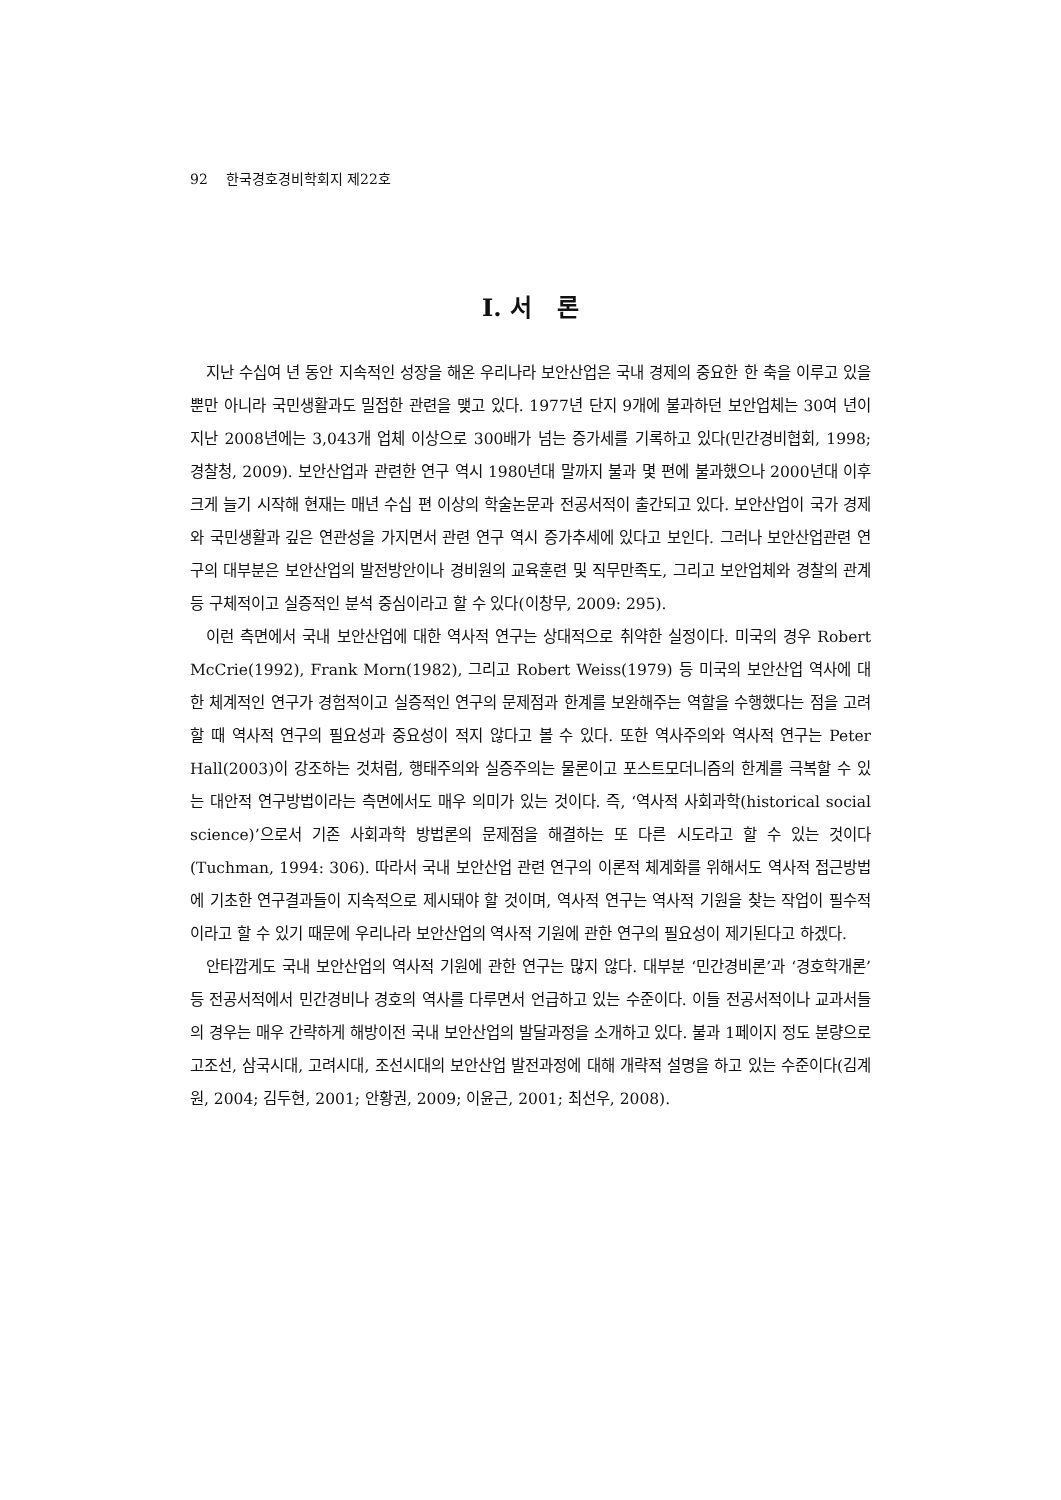92 한국경호경비학회지 제22호
I. 서 론
지난 수십여 년 동안 지속적인 성장을 해온 우리나라 보안산업은 국내 경제의 중요한 한 축을 이루고 있을 뿐만 아니라 국민생활과도 밀접한 관련을 맺고 있다. 1977년 단지 9개에 불과하던 보안업체는 30여 년이 지난 2008년에는 3,043개 업체 이상으로 300배가 넘는 증가세를 기록하고 있다(민간경비협회, 1998; 경찰청, 2009). 보안산업과 관련한 연구 역시 1980년대 말까지 불과 몇 편에 불과했으나 2000년대 이후 크게 늘기 시작해 현재는 매년 수십 편 이상의 학술논문과 전공서적이 출간되고 있다. 보안산업이 국가 경제와 국민생활과 깊은 연관성을 가지면서 관련 연구 역시 증가추세에 있다고 보인다. 그러나 보안산업관련 연구의 대부분은 보안산업의 발전방안이나 경비원의 교육훈련 및 직무만족도, 그리고 보안업체와 경찰의 관계 등 구체적이고 실증적인 분석 중심이라고 할 수 있다(이창무, 2009: 295).
이런 측면에서 국내 보안산업에 대한 역사적 연구는 상대적으로 취약한 실정이다. 미국의 경우 Robert McCrie(1992), Frank Morn(1982), 그리고 Robert Weiss(1979) 등 미국의 보안산업 역사에 대한 체계적인 연구가 경험적이고 실증적인 연구의 문제점과 한계를 보완해주는 역할을 수행했다는 점을 고려할 때 역사적 연구의 필요성과 중요성이 적지 않다고 볼 수 있다. 또한 역사주의와 역사적 연구는 Peter Hall(2003)이 강조하는 것처럼, 행태주의와 실증주의는 물론이고 포스트모더니즘의 한계를 극복할 수 있는 대안적 연구방법이라는 측면에서도 매우 의미가 있는 것이다. 즉, ‘역사적 사회과학(historical social science)’으로서 기존 사회과학 방법론의 문제점을 해결하는 또 다른 시도라고 할 수 있는 것이다(Tuchman, 1994: 306). 따라서 국내 보안산업 관련 연구의 이론적 체계화를 위해서도 역사적 접근방법에 기초한 연구결과들이 지속적으로 제시돼야 할 것이며, 역사적 연구는 역사적 기원을 찾는 작업이 필수적이라고 할 수 있기 때문에 우리나라 보안산업의 역사적 기원에 관한 연구의 필요성이 제기된다고 하겠다.
안타깝게도 국내 보안산업의 역사적 기원에 관한 연구는 많지 않다. 대부분 ‘민간경비론’과 ‘경호학개론’ 등 전공서적에서 민간경비나 경호의 역사를 다루면서 언급하고 있는 수준이다. 이들 전공서적이나 교과서들의 경우는 매우 간략하게 해방이전 국내 보안산업의 발달과정을 소개하고 있다. 불과 1페이지 정도 분량으로 고조선, 삼국시대, 고려시대, 조선시대의 보안산업 발전과정에 대해 개략적 설명을 하고 있는 수준이다(김계원, 2004; 김두현, 2001; 안황권, 2009; 이윤근, 2001; 최선우, 2008).